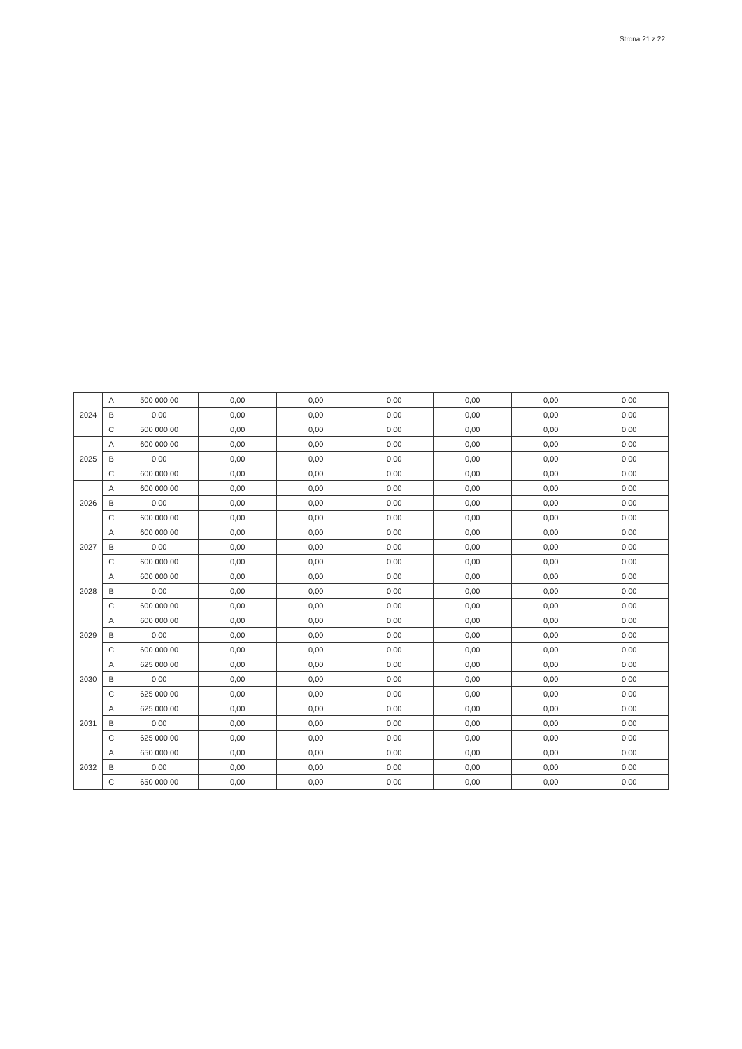Strona 21 z 22
| 2024 | A | 500 000,00 | 0,00 | 0,00 | 0,00 | 0,00 | 0,00 | 0,00 |
| | B | 0,00 | 0,00 | 0,00 | 0,00 | 0,00 | 0,00 | 0,00 |
| | C | 500 000,00 | 0,00 | 0,00 | 0,00 | 0,00 | 0,00 | 0,00 |
| 2025 | A | 600 000,00 | 0,00 | 0,00 | 0,00 | 0,00 | 0,00 | 0,00 |
| | B | 0,00 | 0,00 | 0,00 | 0,00 | 0,00 | 0,00 | 0,00 |
| | C | 600 000,00 | 0,00 | 0,00 | 0,00 | 0,00 | 0,00 | 0,00 |
| 2026 | A | 600 000,00 | 0,00 | 0,00 | 0,00 | 0,00 | 0,00 | 0,00 |
| | B | 0,00 | 0,00 | 0,00 | 0,00 | 0,00 | 0,00 | 0,00 |
| | C | 600 000,00 | 0,00 | 0,00 | 0,00 | 0,00 | 0,00 | 0,00 |
| 2027 | A | 600 000,00 | 0,00 | 0,00 | 0,00 | 0,00 | 0,00 | 0,00 |
| | B | 0,00 | 0,00 | 0,00 | 0,00 | 0,00 | 0,00 | 0,00 |
| | C | 600 000,00 | 0,00 | 0,00 | 0,00 | 0,00 | 0,00 | 0,00 |
| 2028 | A | 600 000,00 | 0,00 | 0,00 | 0,00 | 0,00 | 0,00 | 0,00 |
| | B | 0,00 | 0,00 | 0,00 | 0,00 | 0,00 | 0,00 | 0,00 |
| | C | 600 000,00 | 0,00 | 0,00 | 0,00 | 0,00 | 0,00 | 0,00 |
| 2029 | A | 600 000,00 | 0,00 | 0,00 | 0,00 | 0,00 | 0,00 | 0,00 |
| | B | 0,00 | 0,00 | 0,00 | 0,00 | 0,00 | 0,00 | 0,00 |
| | C | 600 000,00 | 0,00 | 0,00 | 0,00 | 0,00 | 0,00 | 0,00 |
| 2030 | A | 625 000,00 | 0,00 | 0,00 | 0,00 | 0,00 | 0,00 | 0,00 |
| | B | 0,00 | 0,00 | 0,00 | 0,00 | 0,00 | 0,00 | 0,00 |
| | C | 625 000,00 | 0,00 | 0,00 | 0,00 | 0,00 | 0,00 | 0,00 |
| 2031 | A | 625 000,00 | 0,00 | 0,00 | 0,00 | 0,00 | 0,00 | 0,00 |
| | B | 0,00 | 0,00 | 0,00 | 0,00 | 0,00 | 0,00 | 0,00 |
| | C | 625 000,00 | 0,00 | 0,00 | 0,00 | 0,00 | 0,00 | 0,00 |
| 2032 | A | 650 000,00 | 0,00 | 0,00 | 0,00 | 0,00 | 0,00 | 0,00 |
| | B | 0,00 | 0,00 | 0,00 | 0,00 | 0,00 | 0,00 | 0,00 |
| | C | 650 000,00 | 0,00 | 0,00 | 0,00 | 0,00 | 0,00 | 0,00 |